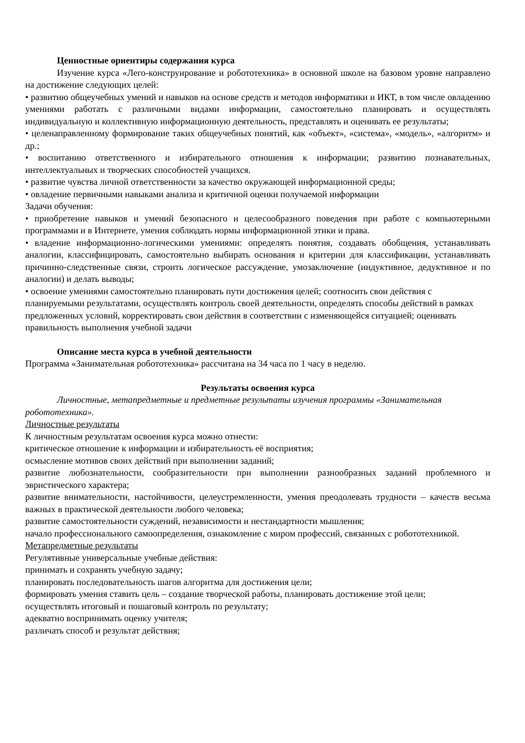Ценностные ориентиры содержания курса
Изучение курса «Лего-конструирование и робототехника» в основной школе на базовом уровне направлено на достижение следующих целей:
• развитию общеучебных умений и навыков на основе средств и методов информатики и ИКТ, в том числе овладению умениями работать с различными видами информации, самостоятельно планировать и осуществлять индивидуальную и коллективную информационную деятельность, представлять и оценивать ее результаты;
• целенаправленному формирование таких общеучебных понятий, как «объект», «система», «модель», «алгоритм» и др.;
• воспитанию ответственного и избирательного отношения к информации; развитию познавательных, интеллектуальных и творческих способностей учащихся.
• развитие чувства личной ответственности за качество окружающей информационной среды;
• овладение первичными навыками анализа и критичной оценки получаемой информации
Задачи обучения:
• приобретение навыков и умений безопасного и целесообразного поведения при работе с компьютерными программами и в Интернете, умения соблюдать нормы информационной этики и права.
• владение информационно-логическими умениями: определять понятия, создавать обобщения, устанавливать аналогии, классифицировать, самостоятельно выбирать основания и критерии для классификации, устанавливать причинно-следственные связи, строить логическое рассуждение, умозаключение (индуктивное, дедуктивное и по аналогии) и делать выводы;
• освоение умениями самостоятельно планировать пути достижения целей; соотносить свои действия с планируемыми результатами, осуществлять контроль своей деятельности, определять способы действий в рамках предложенных условий, корректировать свои действия в соответствии с изменяющейся ситуацией; оценивать правильность выполнения учебной задачи
Описание места курса в учебной деятельности
Программа «Занимательная робототехника» рассчитана на 34 часа по 1 часу в неделю.
Результаты освоения курса
Личностные, метапредметные и предметные результаты изучения программы «Занимательная робототехника».
Личностные результаты
К личностным результатам освоения курса можно отнести:
критическое отношение к информации и избирательность её восприятия;
осмысление мотивов своих действий при выполнении заданий;
развитие любознательности, сообразительности при выполнении разнообразных заданий проблемного и эвристического характера;
развитие внимательности, настойчивости, целеустремленности, умения преодолевать трудности – качеств весьма важных в практической деятельности любого человека;
развитие самостоятельности суждений, независимости и нестандартности мышления;
начало профессионального самоопределения, ознакомление с миром профессий, связанных с робототехникой.
Метапредметные результаты
Регулятивные универсальные учебные действия:
принимать и сохранять учебную задачу;
планировать последовательность шагов алгоритма для достижения цели;
формировать умения ставить цель – создание творческой работы, планировать достижение этой цели;
осуществлять итоговый и пошаговый контроль по результату;
адекватно воспринимать оценку учителя;
различать способ и результат действия;